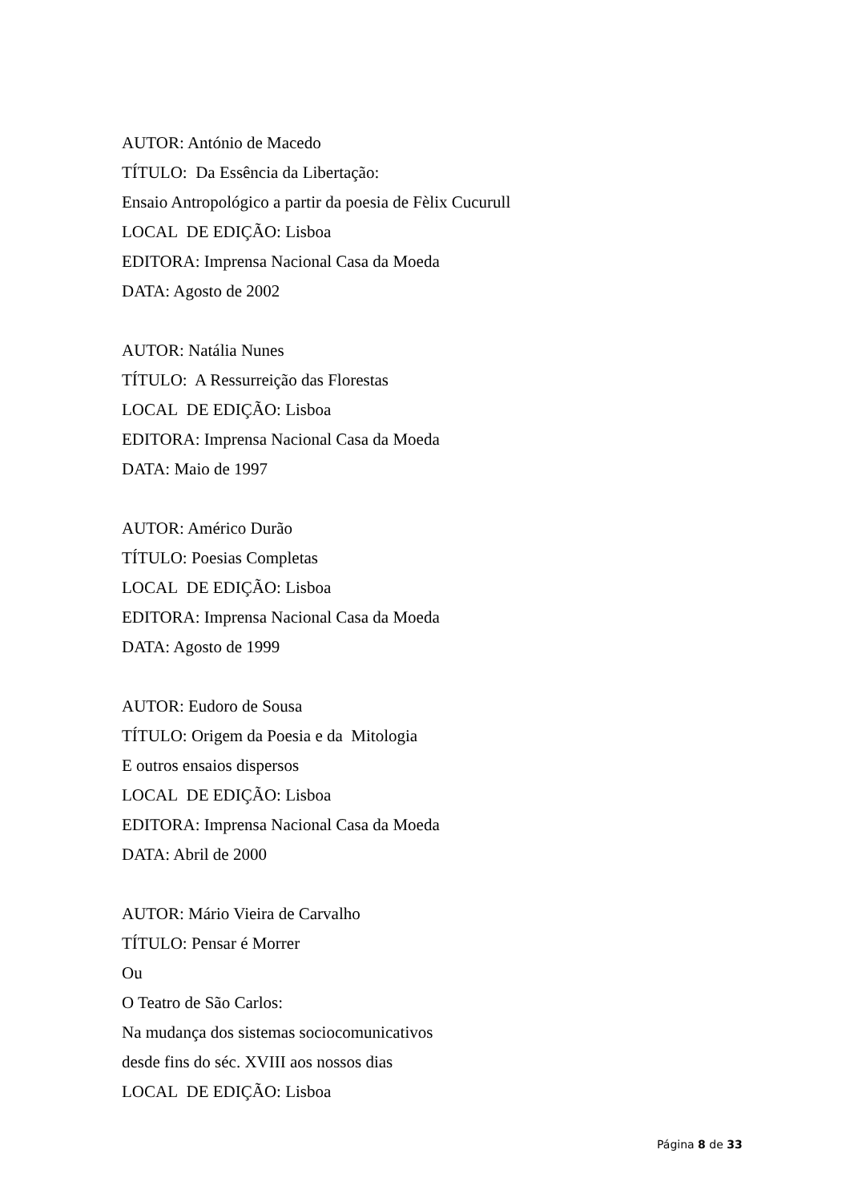AUTOR: António de Macedo
TÍTULO: Da Essência da Libertação:
Ensaio Antropológico a partir da poesia de Fèlix Cucurull
LOCAL DE EDIÇÃO: Lisboa
EDITORA: Imprensa Nacional Casa da Moeda
DATA: Agosto de 2002
AUTOR: Natália Nunes
TÍTULO: A Ressurreição das Florestas
LOCAL DE EDIÇÃO: Lisboa
EDITORA: Imprensa Nacional Casa da Moeda
DATA: Maio de 1997
AUTOR: Américo Durão
TÍTULO: Poesias Completas
LOCAL DE EDIÇÃO: Lisboa
EDITORA: Imprensa Nacional Casa da Moeda
DATA: Agosto de 1999
AUTOR: Eudoro de Sousa
TÍTULO: Origem da Poesia e da Mitologia
E outros ensaios dispersos
LOCAL DE EDIÇÃO: Lisboa
EDITORA: Imprensa Nacional Casa da Moeda
DATA: Abril de 2000
AUTOR: Mário Vieira de Carvalho
TÍTULO: Pensar é Morrer
Ou
O Teatro de São Carlos:
Na mudança dos sistemas sociocomunicativos
desde fins do séc. XVIII aos nossos dias
LOCAL DE EDIÇÃO: Lisboa
Página 8 de 33